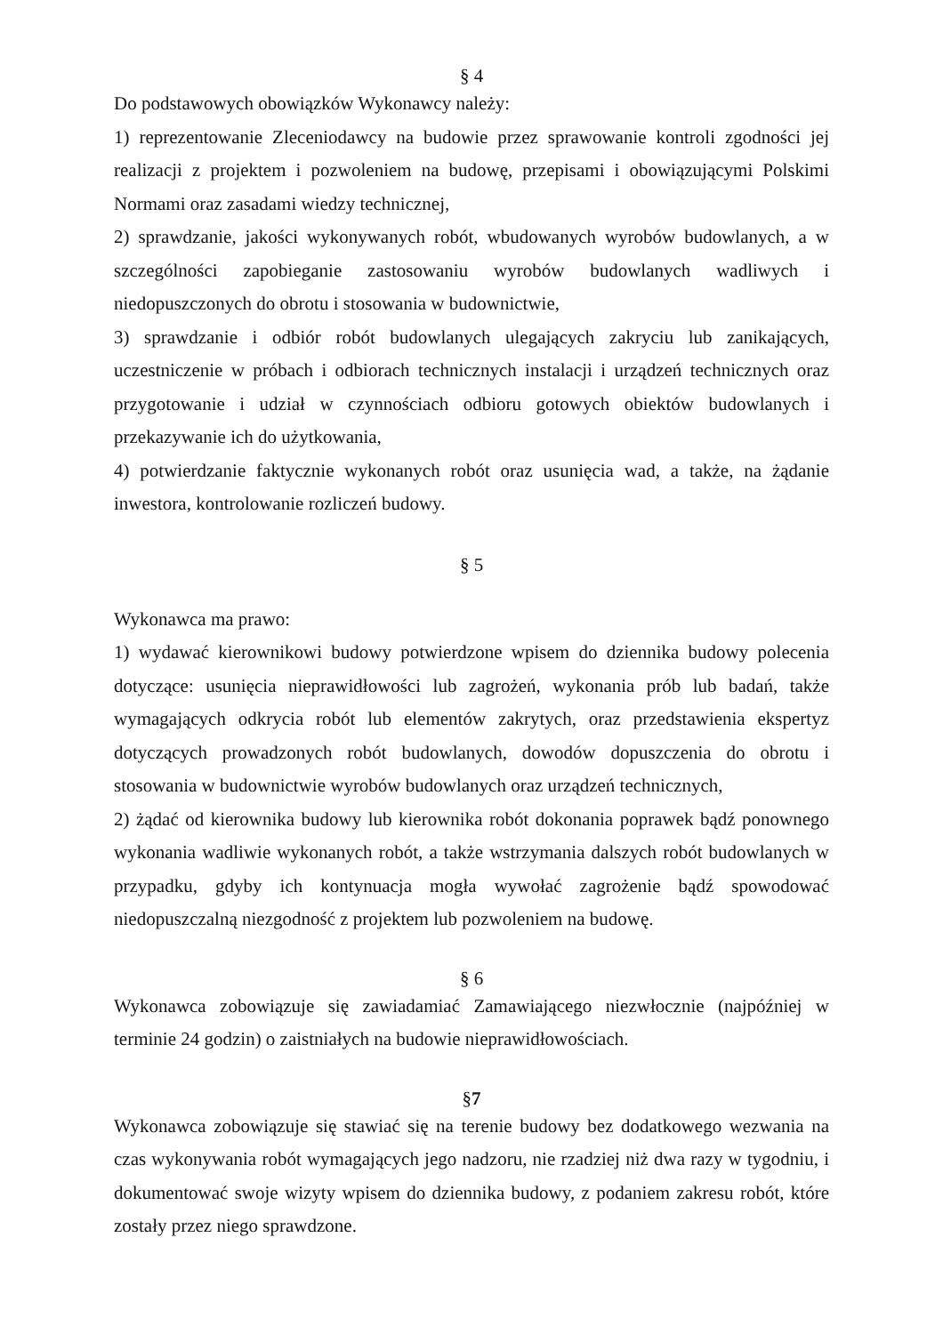§ 4
Do podstawowych obowiązków Wykonawcy należy:
1) reprezentowanie Zleceniodawcy na budowie przez sprawowanie kontroli zgodności jej realizacji z projektem i pozwoleniem na budowę, przepisami i obowiązującymi Polskimi Normami oraz zasadami wiedzy technicznej,
2) sprawdzanie, jakości wykonywanych robót, wbudowanych wyrobów budowlanych, a w szczególności zapobieganie zastosowaniu wyrobów budowlanych wadliwych i niedopuszczonych do obrotu i stosowania w budownictwie,
3) sprawdzanie i odbiór robót budowlanych ulegających zakryciu lub zanikających, uczestniczenie w próbach i odbiorach technicznych instalacji i urządzeń technicznych oraz przygotowanie i udział w czynnościach odbioru gotowych obiektów budowlanych i przekazywanie ich do użytkowania,
4) potwierdzanie faktycznie wykonanych robót oraz usunięcia wad, a także, na żądanie inwestora, kontrolowanie rozliczeń budowy.
§ 5
Wykonawca ma prawo:
1) wydawać kierownikowi budowy potwierdzone wpisem do dziennika budowy polecenia dotyczące: usunięcia nieprawidłowości lub zagrożeń, wykonania prób lub badań, także wymagających odkrycia robót lub elementów zakrytych, oraz przedstawienia ekspertyz dotyczących prowadzonych robót budowlanych, dowodów dopuszczenia do obrotu i stosowania w budownictwie wyrobów budowlanych oraz urządzeń technicznych,
2) żądać od kierownika budowy lub kierownika robót dokonania poprawek bądź ponownego wykonania wadliwie wykonanych robót, a także wstrzymania dalszych robót budowlanych w przypadku, gdyby ich kontynuacja mogła wywołać zagrożenie bądź spowodować niedopuszczalną niezgodność z projektem lub pozwoleniem na budowę.
§ 6
Wykonawca zobowiązuje się zawiadamiać Zamawiającego niezwłocznie (najpóźniej w terminie 24 godzin) o zaistniałych na budowie nieprawidłowościach.
§7
Wykonawca zobowiązuje się stawiać się na terenie budowy bez dodatkowego wezwania na czas wykonywania robót wymagających jego nadzoru, nie rzadziej niż dwa razy w tygodniu, i dokumentować swoje wizyty wpisem do dziennika budowy, z podaniem zakresu robót, które zostały przez niego sprawdzone.